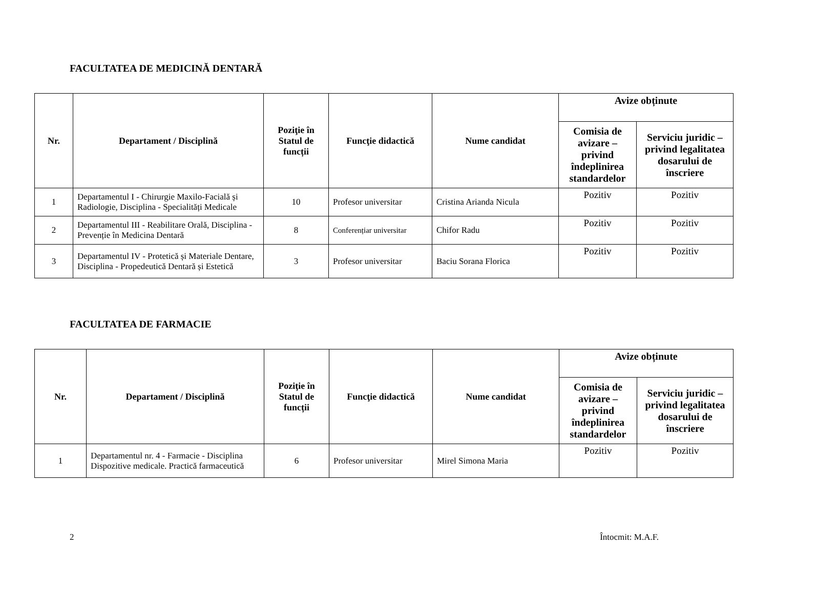FACULTATEA DE MEDICINĂ DENTARĂ
| Nr. | Departament / Disciplină | Poziţie în Statul de funcții | Funcţie didactică | Nume candidat | Avize obținute | |
| --- | --- | --- | --- | --- | --- | --- |
| | | | | | Comisia de avizare – privind îndeplinirea standardelor | Serviciu juridic – privind legalitatea dosarului de înscriere |
| 1 | Departamentul I - Chirurgie Maxilo-Facială și Radiologie, Disciplina - Specialități Medicale | 10 | Profesor universitar | Cristina Arianda Nicula | Pozitiv | Pozitiv |
| 2 | Departamentul III - Reabilitare Orală, Disciplina - Prevenție în Medicina Dentară | 8 | Conferențiar universitar | Chifor Radu | Pozitiv | Pozitiv |
| 3 | Departamentul IV - Protetică și Materiale Dentare, Disciplina - Propedeutică Dentară și Estetică | 3 | Profesor universitar | Baciu Sorana Florica | Pozitiv | Pozitiv |
FACULTATEA DE FARMACIE
| Nr. | Departament / Disciplină | Poziţie în Statul de funcții | Funcţie didactică | Nume candidat | Avize obținute | |
| --- | --- | --- | --- | --- | --- | --- |
| | | | | | Comisia de avizare – privind îndeplinirea standardelor | Serviciu juridic – privind legalitatea dosarului de înscriere |
| 1 | Departamentul nr. 4 - Farmacie - Disciplina Dispozitive medicale. Practică farmaceutică | 6 | Profesor universitar | Mirel Simona Maria | Pozitiv | Pozitiv |
2 Întocmit: M.A.F.